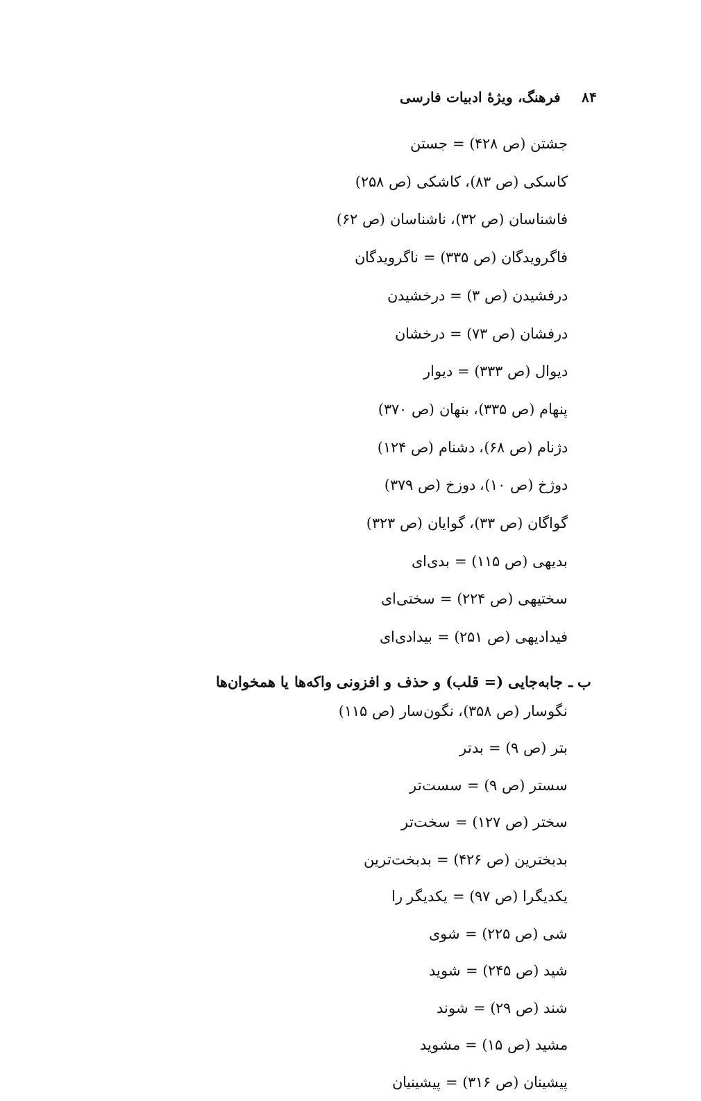۸۴فرهنگ، ویژهٔ ادبیات فارسی
جشتن (ص ۴۲۸) = جستن
کاسکی (ص ۸۳)، کاشکی (ص ۲۵۸)
فاشناسان (ص ۳۲)، ناشناسان (ص ۶۲)
فاگرویدگان (ص ۳۳۵) = ناگرویدگان
درفشیدن (ص ۳) = درخشیدن
درفشان (ص ۷۳) = درخشان
دیوال (ص ۳۳۳) = دیوار
پنهام (ص ۳۳۵)، بنهان (ص ۳۷۰)
دژنام (ص ۶۸)، دشنام (ص ۱۲۴)
دوژخ (ص ۱۰)، دوزخ (ص ۳۷۹)
گواگان (ص ۳۳)، گوایان (ص ۳۲۳)
بدیهی (ص ۱۱۵) = بدی‌ای
سختیهی (ص ۲۲۴) = سختی‌ای
فیدادیهی (ص ۲۵۱) = بیدادی‌ای
ب ـ جابه‌جایی (= قلب) و حذف و افزونی واکه‌ها یا همخوان‌ها
نگوسار (ص ۳۵۸)، نگون‌سار (ص ۱۱۵)
بتر (ص ۹) = بدتر
سستر (ص ۹) = سست‌تر
سختر (ص ۱۲۷) = سخت‌تر
بدبخترین (ص ۴۲۶) = بدبخت‌ترین
یکدیگرا (ص ۹۷) = یکدیگر را
شی (ص ۲۲۵) = شوی
شید (ص ۲۴۵) = شوید
شند (ص ۲۹) = شوند
مشید (ص ۱۵) = مشوید
پیشینان (ص ۳۱۶) = پیشینیان